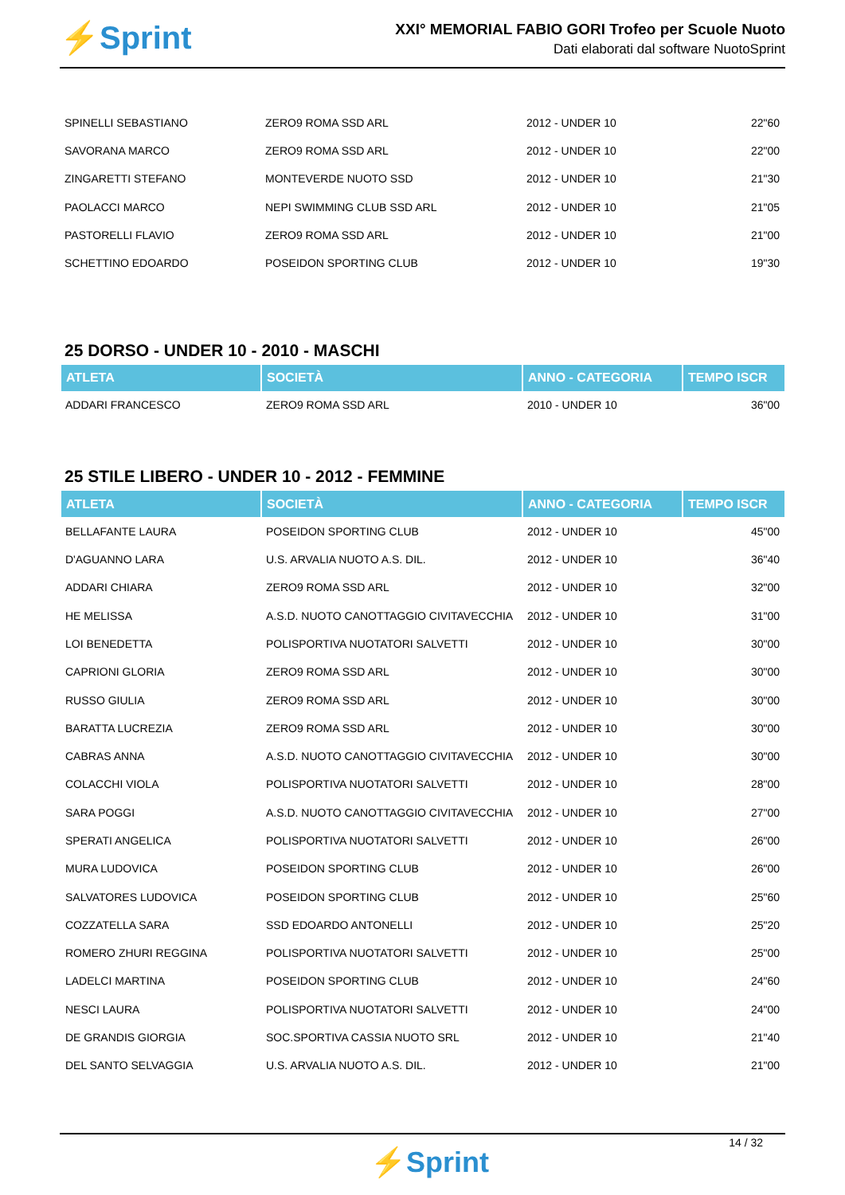⚡Sprint
XXI° MEMORIAL FABIO GORI Trofeo per Scuole Nuoto
Dati elaborati dal software NuotoSprint
| SPINELLI SEBASTIANO | ZERO9 ROMA SSD ARL | 2012 - UNDER 10 | 22"60 |
| SAVORANA MARCO | ZERO9 ROMA SSD ARL | 2012 - UNDER 10 | 22"00 |
| ZINGARETTI STEFANO | MONTEVERDE NUOTO SSD | 2012 - UNDER 10 | 21"30 |
| PAOLACCI MARCO | NEPI SWIMMING CLUB SSD ARL | 2012 - UNDER 10 | 21"05 |
| PASTORELLI FLAVIO | ZERO9 ROMA SSD ARL | 2012 - UNDER 10 | 21"00 |
| SCHETTINO EDOARDO | POSEIDON SPORTING CLUB | 2012 - UNDER 10 | 19"30 |
25 DORSO - UNDER 10 - 2010 - MASCHI
| ATLETA | SOCIETÀ | ANNO - CATEGORIA | TEMPO ISCR |
| --- | --- | --- | --- |
| ADDARI FRANCESCO | ZERO9 ROMA SSD ARL | 2010 - UNDER 10 | 36"00 |
25 STILE LIBERO - UNDER 10 - 2012 - FEMMINE
| ATLETA | SOCIETÀ | ANNO - CATEGORIA | TEMPO ISCR |
| --- | --- | --- | --- |
| BELLAFANTE LAURA | POSEIDON SPORTING CLUB | 2012 - UNDER 10 | 45"00 |
| D'AGUANNO LARA | U.S. ARVALIA NUOTO A.S. DIL. | 2012 - UNDER 10 | 36"40 |
| ADDARI CHIARA | ZERO9 ROMA SSD ARL | 2012 - UNDER 10 | 32"00 |
| HE MELISSA | A.S.D. NUOTO CANOTTAGGIO CIVITAVECCHIA | 2012 - UNDER 10 | 31"00 |
| LOI BENEDETTA | POLISPORTIVA NUOTATORI SALVETTI | 2012 - UNDER 10 | 30"00 |
| CAPRIONI GLORIA | ZERO9 ROMA SSD ARL | 2012 - UNDER 10 | 30"00 |
| RUSSO GIULIA | ZERO9 ROMA SSD ARL | 2012 - UNDER 10 | 30"00 |
| BARATTA LUCREZIA | ZERO9 ROMA SSD ARL | 2012 - UNDER 10 | 30"00 |
| CABRAS ANNA | A.S.D. NUOTO CANOTTAGGIO CIVITAVECCHIA | 2012 - UNDER 10 | 30"00 |
| COLACCHI VIOLA | POLISPORTIVA NUOTATORI SALVETTI | 2012 - UNDER 10 | 28"00 |
| SARA POGGI | A.S.D. NUOTO CANOTTAGGIO CIVITAVECCHIA | 2012 - UNDER 10 | 27"00 |
| SPERATI ANGELICA | POLISPORTIVA NUOTATORI SALVETTI | 2012 - UNDER 10 | 26"00 |
| MURA LUDOVICA | POSEIDON SPORTING CLUB | 2012 - UNDER 10 | 26"00 |
| SALVATORES LUDOVICA | POSEIDON SPORTING CLUB | 2012 - UNDER 10 | 25"60 |
| COZZATELLA SARA | SSD EDOARDO ANTONELLI | 2012 - UNDER 10 | 25"20 |
| ROMERO ZHURI REGGINA | POLISPORTIVA NUOTATORI SALVETTI | 2012 - UNDER 10 | 25"00 |
| LADELCI MARTINA | POSEIDON SPORTING CLUB | 2012 - UNDER 10 | 24"60 |
| NESCI LAURA | POLISPORTIVA NUOTATORI SALVETTI | 2012 - UNDER 10 | 24"00 |
| DE GRANDIS GIORGIA | SOC.SPORTIVA CASSIA NUOTO SRL | 2012 - UNDER 10 | 21"40 |
| DEL SANTO SELVAGGIA | U.S. ARVALIA NUOTO A.S. DIL. | 2012 - UNDER 10 | 21"00 |
14 / 32
⚡Sprint